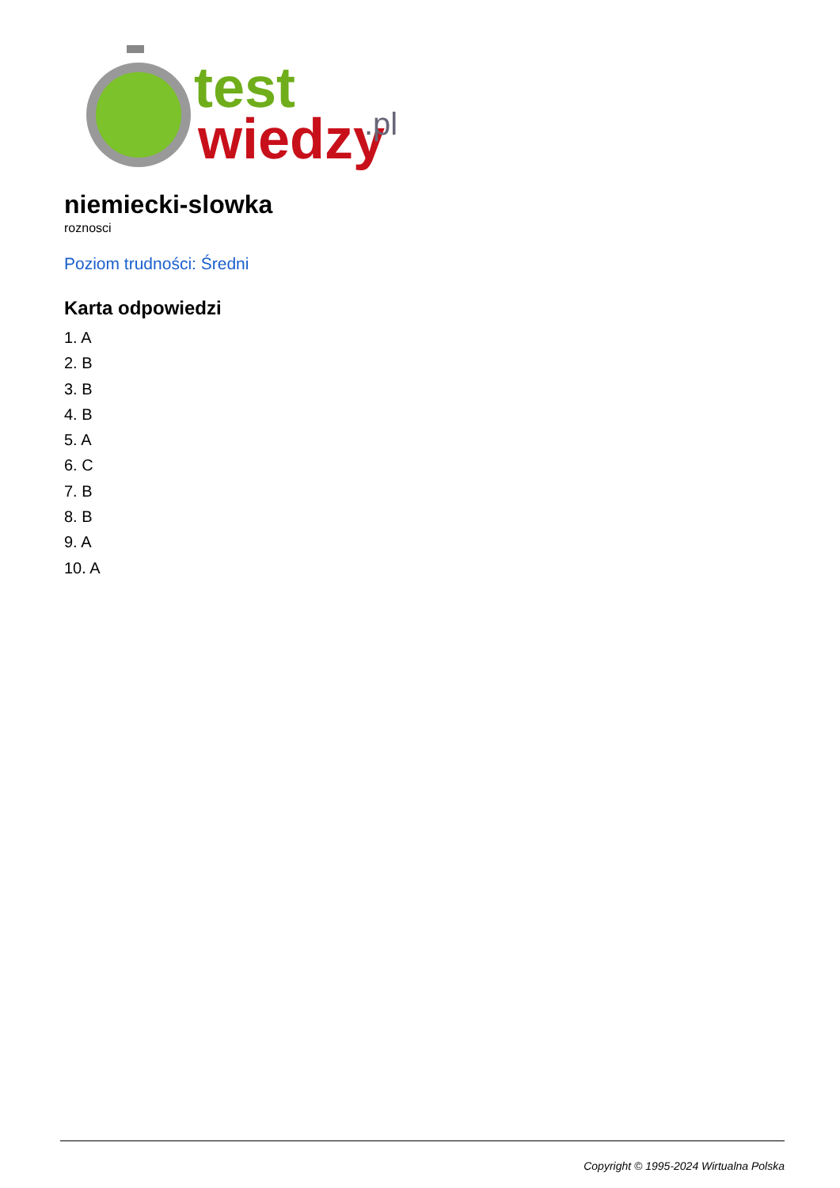test
wiedzy
.pl
niemiecki-slowka
roznosci
Poziom trudności: Średni
Karta odpowiedzi
1. A
2. B
3. B
4. B
5. A
6. C
7. B
8. B
9. A
10. A
Copyright © 1995-2024 Wirtualna Polska